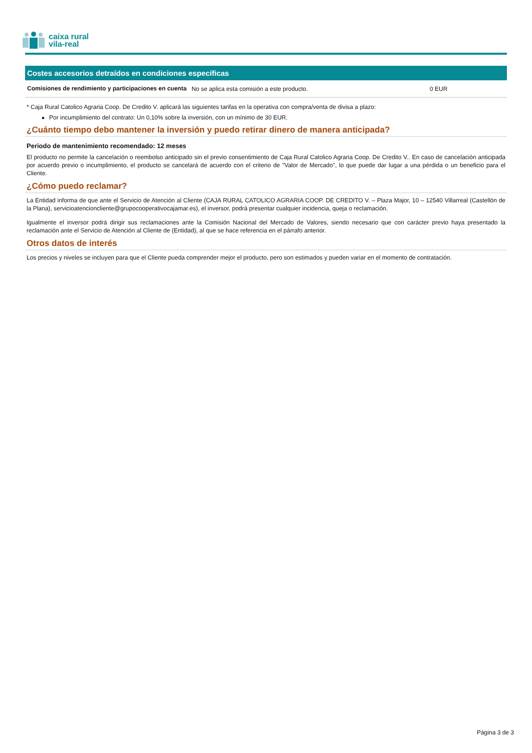caixa rural
vila-real
Costes accesorios detraídos en condiciones específicas
| Comisiones de rendimiento y participaciones en cuenta | No se aplica esta comisión a este producto. | 0 EUR |
* Caja Rural Catolico Agraria Coop. De Credito V. aplicará las siguientes tarifas en la operativa con compra/venta de divisa a plazo:
Por incumplimiento del contrato: Un 0,10% sobre la inversión, con un mínimo de 30 EUR.
¿Cuánto tiempo debo mantener la inversión y puedo retirar dinero de manera anticipada?
Periodo de mantenimiento recomendado: 12 meses
El producto no permite la cancelación o reembolso anticipado sin el previo consentimiento de Caja Rural Catolico Agraria Coop. De Credito V.. En caso de cancelación anticipada por acuerdo previo o incumplimiento, el producto se cancelará de acuerdo con el criterio de "Valor de Mercado", lo que puede dar lugar a una pérdida o un beneficio para el Cliente.
¿Cómo puedo reclamar?
La Entidad informa de que ante el Servicio de Atención al Cliente (CAJA RURAL CATOLICO AGRARIA COOP. DE CREDITO V. – Plaza Major, 10 – 12540 Villarreal (Castellón de la Plana), servicioatencioncliente@grupocooperativocajamar.es), el inversor, podrá presentar cualquier incidencia, queja o reclamación.
Igualmente el inversor podrá dirigir sus reclamaciones ante la Comisión Nacional del Mercado de Valores, siendo necesario que con carácter previo haya presentado la reclamación ante el Servicio de Atención al Cliente de (Entidad), al que se hace referencia en el párrafo anterior.
Otros datos de interés
Los precios y niveles se incluyen para que el Cliente pueda comprender mejor el producto, pero son estimados y pueden variar en el momento de contratación.
Página 3 de 3